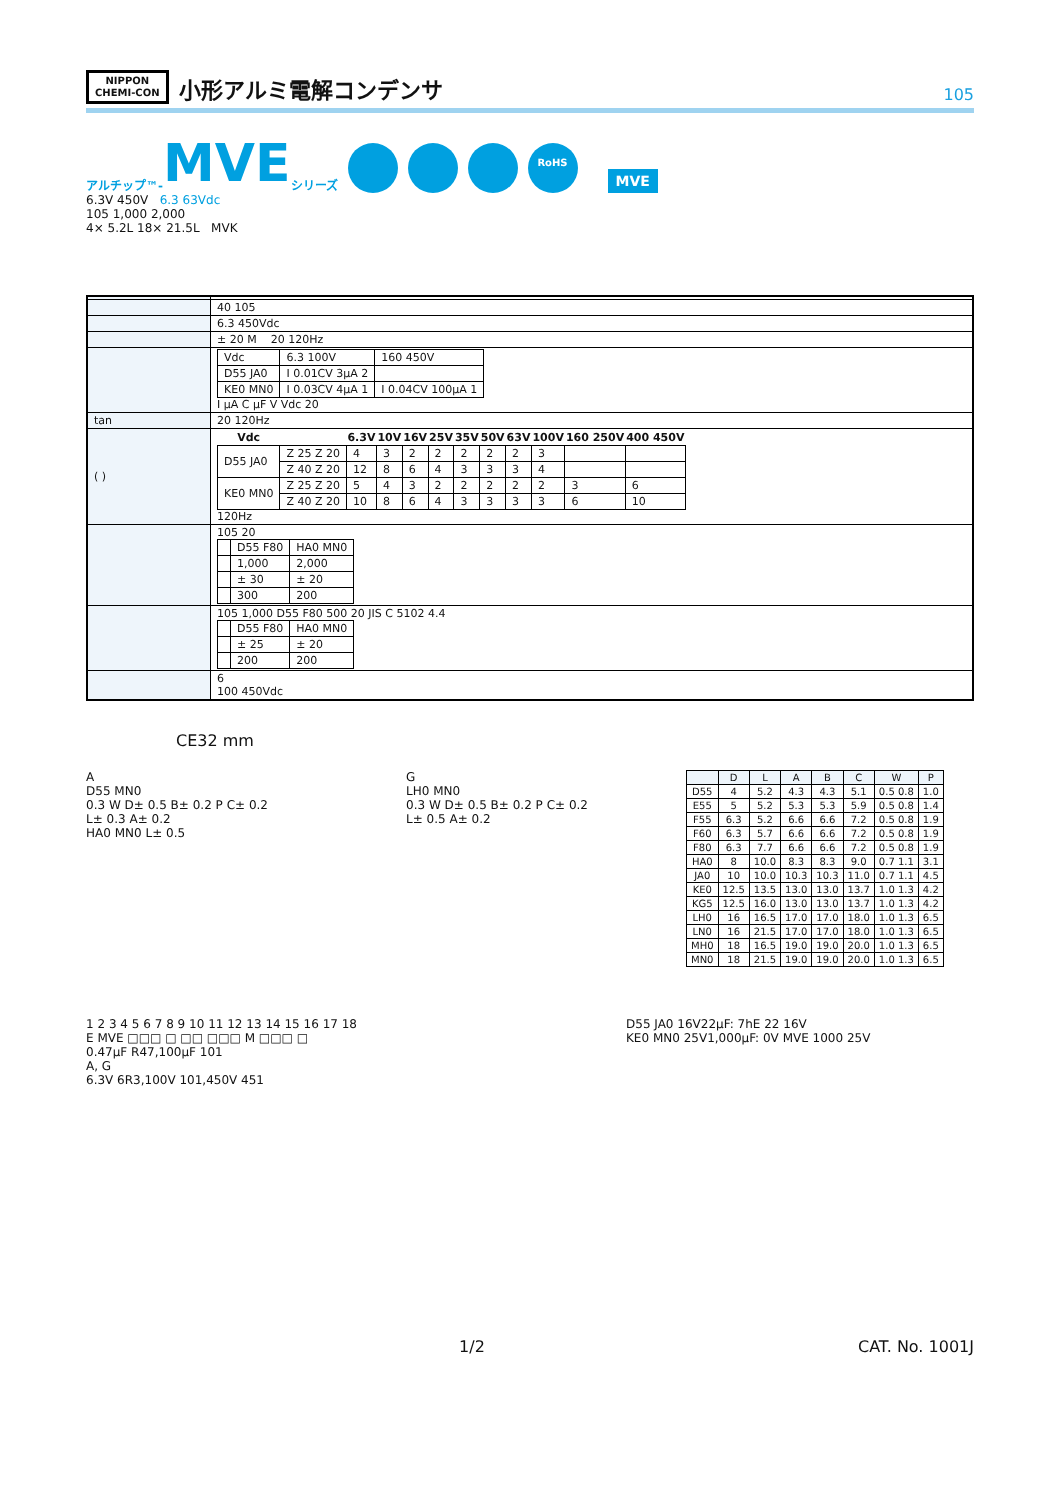NIPPON
CHEMI-CON
小形アルミ電解コンデンサ
105
アルチップ™- MVE シリーズ RoHS MVE
6.3V 450V 6.3 63Vdc
105 1,000 2,000
4× 5.2L 18× 21.5L MVK
| | 40 105 |
| | 6.3 450Vdc |
| | ± 20 M 20 120Hz |
| | / Vdc / 6.3 100V / 160 450V / / D55 JA0 / I 0.01CV 3μA 2 / / / KE0 MN0 / I 0.03CV 4μA 1 / I 0.04CV 100μA 1 / I μA C μF V Vdc 20 |
| tan | 20 120Hz |
| ( ) | / Vdc / / 6.3V / 10V / 16V / 25V / 35V / 50V / 63V / 100V / 160 250V / 400 450V / / --- / --- / --- / --- / --- / --- / --- / --- / --- / --- / --- / --- / / D55 JA0 / Z 25 Z 20 / 4 / 3 / 2 / 2 / 2 / 2 / 2 / 3 / / / / / Z 40 Z 20 / 12 / 8 / 6 / 4 / 3 / 3 / 3 / 4 / / / / KE0 MN0 / Z 25 Z 20 / 5 / 4 / 3 / 2 / 2 / 2 / 2 / 2 / 3 / 6 / / / Z 40 Z 20 / 10 / 8 / 6 / 4 / 3 / 3 / 3 / 3 / 6 / 10 / 120Hz |
| | 105 20 / / D55 F80 / HA0 MN0 / / / 1,000 / 2,000 / / / ± 30 / ± 20 / / / 300 / 200 / |
| | 105 1,000 D55 F80 500 20 JIS C 5102 4.4 / / D55 F80 / HA0 MN0 / / / ± 25 / ± 20 / / / 200 / 200 / |
| | 6 100 450Vdc |
CE32 mm
A
D55 MN0
0.3 W D± 0.5 B± 0.2 P C± 0.2
L± 0.3 A± 0.2
HA0 MN0 L± 0.5
G
LH0 MN0
0.3 W D± 0.5 B± 0.2 P C± 0.2
L± 0.5 A± 0.2
| | D | L | A | B | C | W | P |
| --- | --- | --- | --- | --- | --- | --- | --- |
| D55 | 4 | 5.2 | 4.3 | 4.3 | 5.1 | 0.5 0.8 | 1.0 |
| E55 | 5 | 5.2 | 5.3 | 5.3 | 5.9 | 0.5 0.8 | 1.4 |
| F55 | 6.3 | 5.2 | 6.6 | 6.6 | 7.2 | 0.5 0.8 | 1.9 |
| F60 | 6.3 | 5.7 | 6.6 | 6.6 | 7.2 | 0.5 0.8 | 1.9 |
| F80 | 6.3 | 7.7 | 6.6 | 6.6 | 7.2 | 0.5 0.8 | 1.9 |
| HA0 | 8 | 10.0 | 8.3 | 8.3 | 9.0 | 0.7 1.1 | 3.1 |
| JA0 | 10 | 10.0 | 10.3 | 10.3 | 11.0 | 0.7 1.1 | 4.5 |
| KE0 | 12.5 | 13.5 | 13.0 | 13.0 | 13.7 | 1.0 1.3 | 4.2 |
| KG5 | 12.5 | 16.0 | 13.0 | 13.0 | 13.7 | 1.0 1.3 | 4.2 |
| LH0 | 16 | 16.5 | 17.0 | 17.0 | 18.0 | 1.0 1.3 | 6.5 |
| LN0 | 16 | 21.5 | 17.0 | 17.0 | 18.0 | 1.0 1.3 | 6.5 |
| MH0 | 18 | 16.5 | 19.0 | 19.0 | 20.0 | 1.0 1.3 | 6.5 |
| MN0 | 18 | 21.5 | 19.0 | 19.0 | 20.0 | 1.0 1.3 | 6.5 |
1 2 3 4 5 6 7 8 9 10 11 12 13 14 15 16 17 18
E MVE □□□ □ □□ □□□ M □□□ □
0.47μF R47,100μF 101
A, G
6.3V 6R3,100V 101,450V 451
D55 JA0 16V22μF: 7hE 22 16V
KE0 MN0 25V1,000μF: 0V MVE 1000 25V
1/2 CAT. No. 1001J